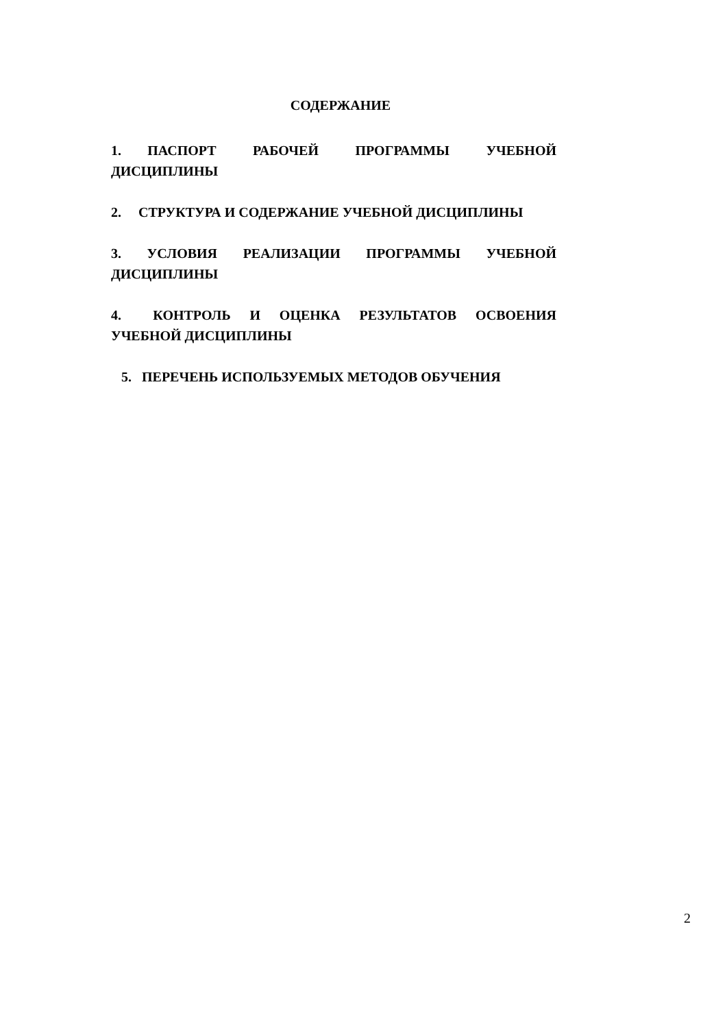СОДЕРЖАНИЕ
1. ПАСПОРТ РАБОЧЕЙ ПРОГРАММЫ УЧЕБНОЙ ДИСЦИПЛИНЫ
2. СТРУКТУРА И СОДЕРЖАНИЕ УЧЕБНОЙ ДИСЦИПЛИНЫ
3. УСЛОВИЯ РЕАЛИЗАЦИИ ПРОГРАММЫ УЧЕБНОЙ ДИСЦИПЛИНЫ
4. КОНТРОЛЬ И ОЦЕНКА РЕЗУЛЬТАТОВ ОСВОЕНИЯ УЧЕБНОЙ ДИСЦИПЛИНЫ
5. ПЕРЕЧЕНЬ ИСПОЛЬЗУЕМЫХ МЕТОДОВ ОБУЧЕНИЯ
2